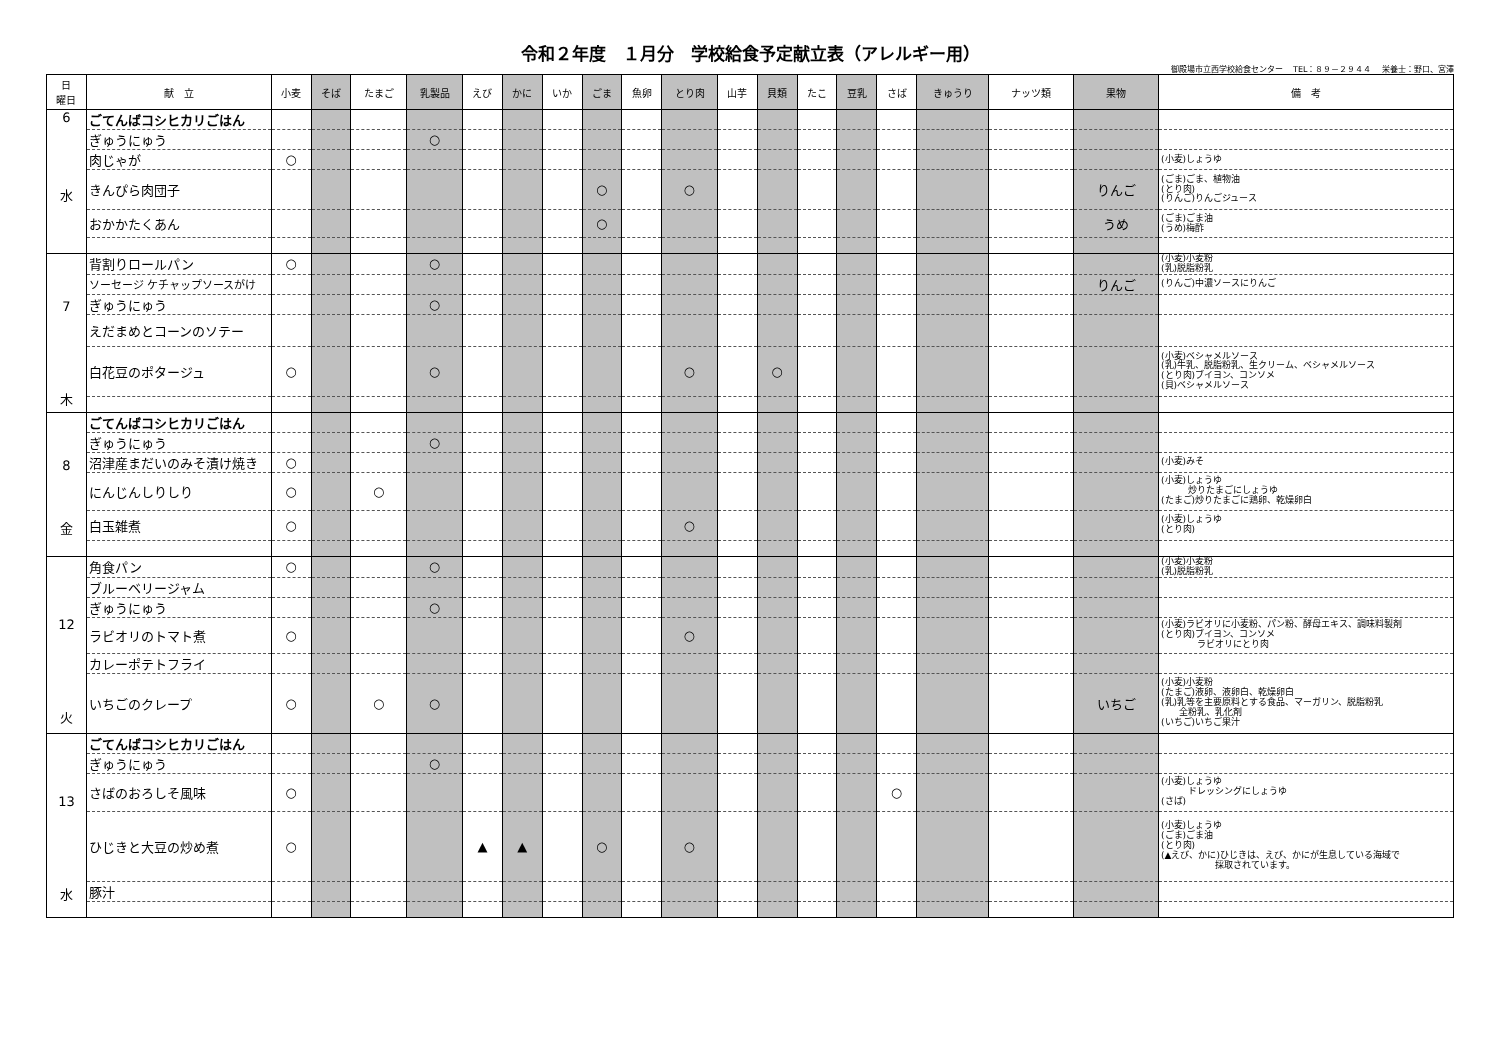令和２年度　１月分　学校給食予定献立表（アレルギー用）
御殿場市立西学校給食センター　 TEL：８９－２９４４　 栄養士：野口、宮澤
| 日 曜日 | 献 立 | 小麦 | そば | たまご | 乳製品 | えび | かに | いか | ごま | 魚卵 | とり肉 | 山芋 | 貝類 | たこ | 豆乳 | さば | きゅうり | ナッツ類 | 果物 | 備 考 |
| --- | --- | --- | --- | --- | --- | --- | --- | --- | --- | --- | --- | --- | --- | --- | --- | --- | --- | --- | --- | --- |
| 6 水 | ごてんばコシヒカリごはん | | | | | | | | | | | | | | | | | | | |
| | ぎゅうにゅう | | | | ○ | | | | | | | | | | | | | | | |
| | 肉じゃが | ○ | | | | | | | | | | | | | | | | | | (小麦)しょうゆ |
| | きんぴら肉団子 | | | | | | | | ○ | | ○ | | | | | | | | りんご | (ごま)ごま、植物油 (とり肉) (りんご)りんごジュース |
| | おかかたくあん | | | | | | | | ○ | | | | | | | | | | うめ | (ごま)ごま油 (うめ)梅酢 |
| 7 木 | 背割りロールパン | ○ | | | ○ | | | | | | | | | | | | | | | (小麦)小麦粉 (乳)脱脂粉乳 |
| | ソーセージ ケチャップソースがけ | | | | | | | | | | | | | | | | | | りんご | (りんご)中濃ソースにりんご |
| | ぎゅうにゅう | | | | ○ | | | | | | | | | | | | | | | |
| | えだまめとコーンのソテー | | | | | | | | | | | | | | | | | | | |
| | 白花豆のポタージュ | ○ | | | ○ | | | | | | ○ | | ○ | | | | | | | (小麦)ベシャメルソース (乳)牛乳、脱脂粉乳、生クリーム、ベシャメルソース (とり肉)ブイヨン、コンソメ (貝)ベシャメルソース |
| 8 金 | ごてんばコシヒカリごはん | | | | | | | | | | | | | | | | | | | |
| | ぎゅうにゅう | | | | ○ | | | | | | | | | | | | | | | |
| | 沼津産まだいのみそ漬け焼き | ○ | | | | | | | | | | | | | | | | | | (小麦)みそ |
| | にんじんしりしり | ○ | | ○ | | | | | | | | | | | | | | | | (小麦)しょうゆ 炒りたまごにしょうゆ (たまご)炒りたまごに鶏卵、乾燥卵白 |
| | 白玉雑煮 | ○ | | | | | | | | | ○ | | | | | | | | | (小麦)しょうゆ (とり肉) |
| 12 火 | 角食パン | ○ | | | ○ | | | | | | | | | | | | | | | (小麦)小麦粉 (乳)脱脂粉乳 |
| | ブルーベリージャム | | | | | | | | | | | | | | | | | | | |
| | ぎゅうにゅう | | | | ○ | | | | | | | | | | | | | | | |
| | ラビオリのトマト煮 | ○ | | | | | | | | | ○ | | | | | | | | | (小麦)ラビオリに小麦粉、パン粉、酵母エキス、調味料製剤 (とり肉)ブイヨン、コンソメ ラビオリにとり肉 |
| | カレーポテトフライ | | | | | | | | | | | | | | | | | | | |
| | いちごのクレープ | ○ | | ○ | ○ | | | | | | | | | | | | | | いちご | (小麦)小麦粉 (たまご)液卵、液卵白、乾燥卵白 (乳)乳等を主要原料とする食品、マーガリン、脱脂粉乳 全粉乳、乳化剤 (いちご)いちご果汁 |
| 13 水 | ごてんばコシヒカリごはん | | | | | | | | | | | | | | | | | | | |
| | ぎゅうにゅう | | | | ○ | | | | | | | | | | | | | | | |
| | さばのおろしそ風味 | ○ | | | | | | | | | | | | | | ○ | | | | (小麦)しょうゆ ドレッシングにしょうゆ (さば) |
| | ひじきと大豆の炒め煮 | ○ | | | | ▲ | ▲ | | ○ | | ○ | | | | | | | | | (小麦)しょうゆ (ごま)ごま油 (とり肉) (▲えび、かに)ひじきは、えび、かにが生息している海域で 採取されています。 |
| | 豚汁 | | | | | | | | | | | | | | | | | | | |